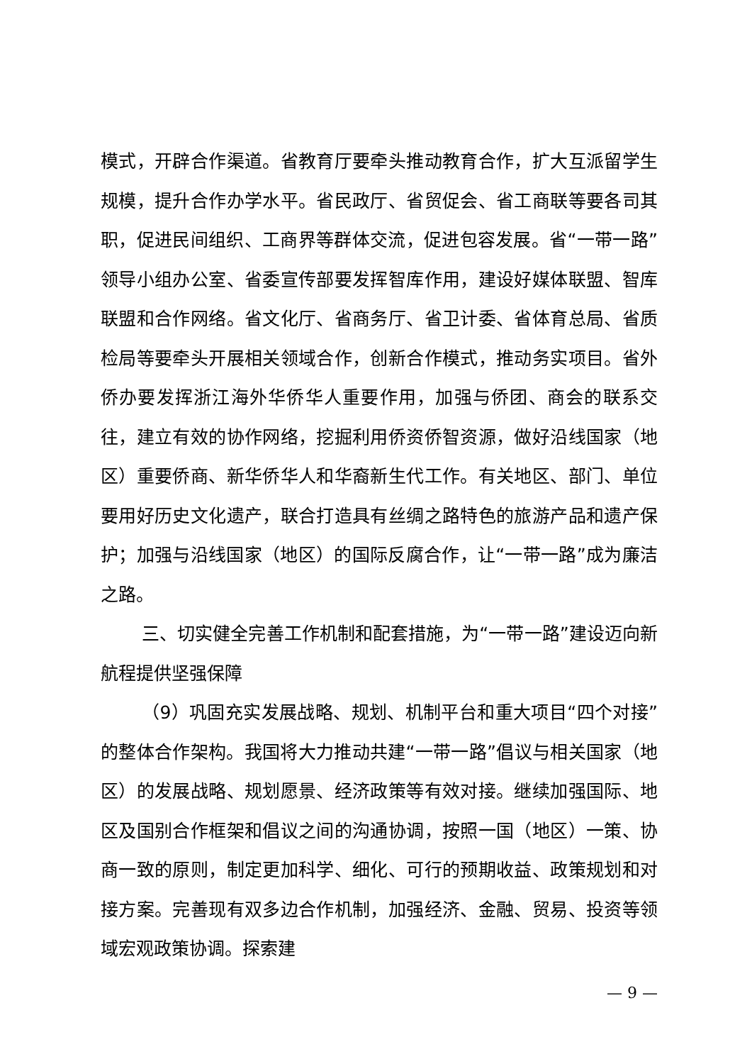模式，开辟合作渠道。省教育厅要牵头推动教育合作，扩大互派留学生规模，提升合作办学水平。省民政厅、省贸促会、省工商联等要各司其职，促进民间组织、工商界等群体交流，促进包容发展。省“一带一路”领导小组办公室、省委宣传部要发挥智库作用，建设好媒体联盟、智库联盟和合作网络。省文化厅、省商务厅、省卫计委、省体育总局、省质检局等要牵头开展相关领域合作，创新合作模式，推动务实项目。省外侨办要发挥浙江海外华侨华人重要作用，加强与侨团、商会的联系交往，建立有效的协作网络，挖掘利用侨资侨智资源，做好沿线国家（地区）重要侨商、新华侨华人和华裔新生代工作。有关地区、部门、单位要用好历史文化遗产，联合打造具有丝绸之路特色的旅游产品和遗产保护；加强与沿线国家（地区）的国际反腐合作，让“一带一路”成为廉洁之路。
三、切实健全完善工作机制和配套措施，为“一带一路”建设迈向新航程提供坚强保障
（9）巩固充实发展战略、规划、机制平台和重大项目“四个对接”的整体合作架构。我国将大力推动共建“一带一路”倡议与相关国家（地区）的发展战略、规划愿景、经济政策等有效对接。继续加强国际、地区及国别合作框架和倡议之间的沟通协调，按照一国（地区）一策、协商一致的原则，制定更加科学、细化、可行的预期收益、政策规划和对接方案。完善现有双多边合作机制，加强经济、金融、贸易、投资等领域宏观政策协调。探索建
— 9 —